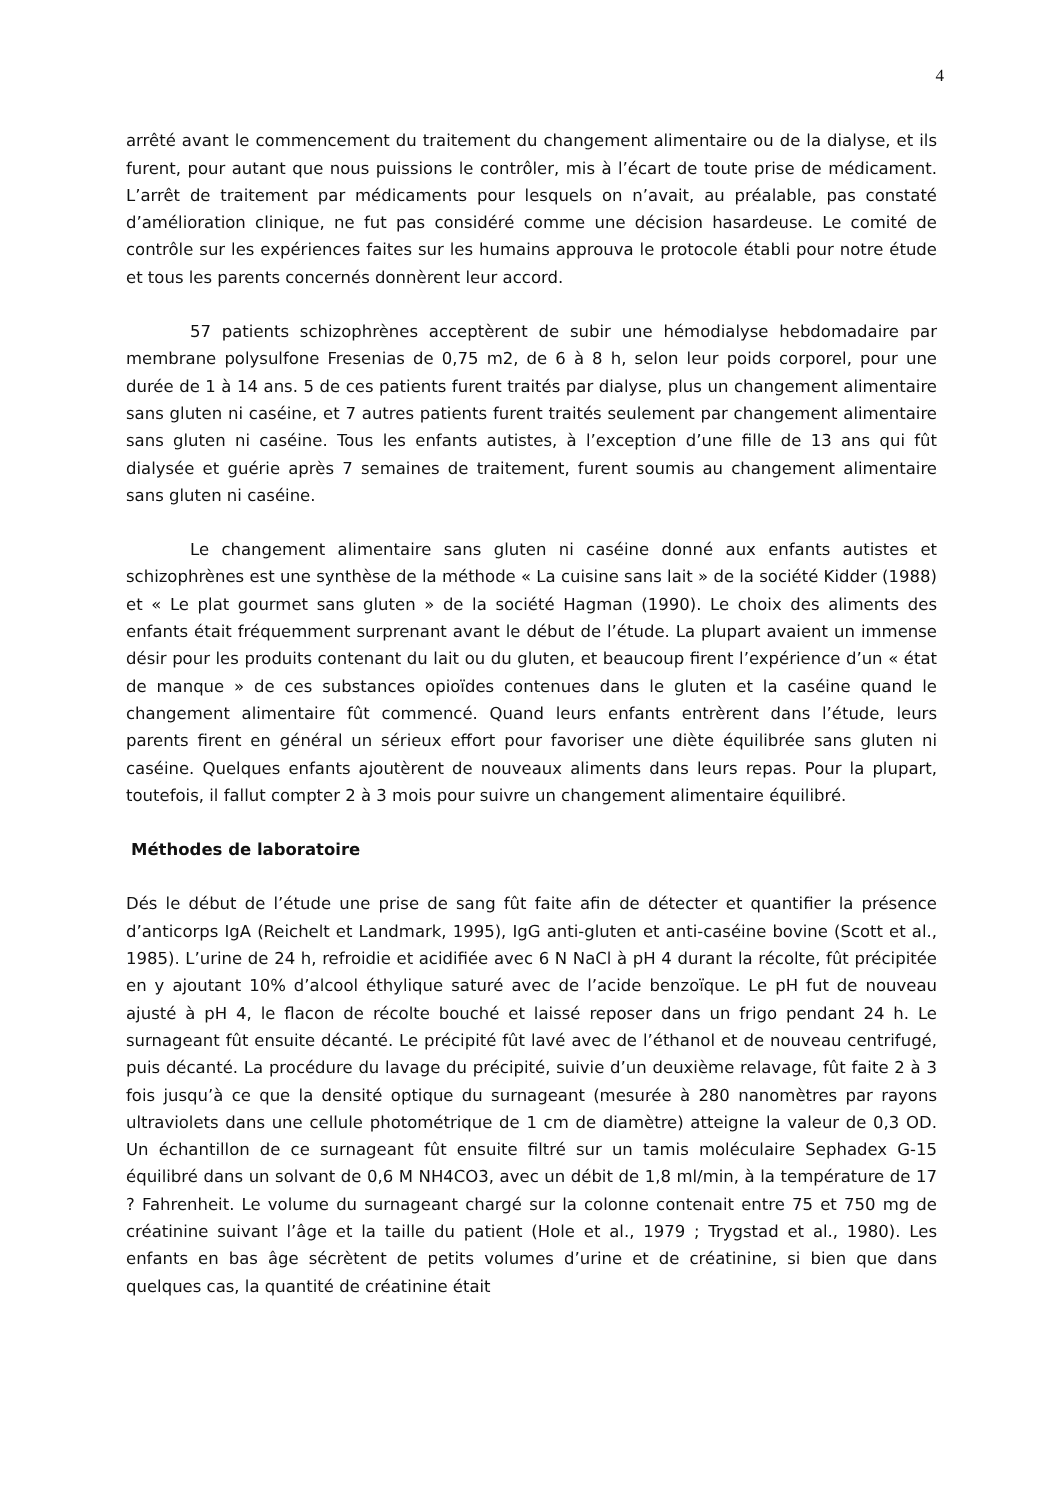4
arrêté avant le commencement du traitement du changement alimentaire ou de la dialyse, et ils furent, pour autant que nous puissions le contrôler, mis à l’écart de toute prise de médicament. L’arrêt de traitement par médicaments pour lesquels on n’avait, au préalable, pas constaté d’amélioration clinique, ne fut pas considéré comme une décision hasardeuse. Le comité de contrôle sur les expériences faites sur les humains approuva le protocole établi pour notre étude et tous les parents concernés donnèrent leur accord.
57 patients schizophrènes acceptèrent de subir une hémodialyse hebdomadaire par membrane polysulfone Fresenias de 0,75 m2, de 6 à 8 h, selon leur poids corporel, pour une durée de 1 à 14 ans. 5 de ces patients furent traités par dialyse, plus un changement alimentaire sans gluten ni caséine, et 7 autres patients furent traités seulement par changement alimentaire sans gluten ni caséine. Tous les enfants autistes, à l’exception d’une fille de 13 ans qui fût dialysée et guérie après 7 semaines de traitement, furent soumis au changement alimentaire sans gluten ni caséine.
Le changement alimentaire sans gluten ni caséine donné aux enfants autistes et schizophrènes est une synthèse de la méthode « La cuisine sans lait » de la société Kidder (1988) et « Le plat gourmet sans gluten » de la société Hagman (1990). Le choix des aliments des enfants était fréquemment surprenant avant le début de l’étude. La plupart avaient un immense désir pour les produits contenant du lait ou du gluten, et beaucoup firent l’expérience d’un « état de manque » de ces substances opioïdes contenues dans le gluten et la caséine quand le changement alimentaire fût commencé. Quand leurs enfants entrèrent dans l’étude, leurs parents firent en général un sérieux effort pour favoriser une diète équilibrée sans gluten ni caséine. Quelques enfants ajoutèrent de nouveaux aliments dans leurs repas. Pour la plupart, toutefois, il fallut compter 2 à 3 mois pour suivre un changement alimentaire équilibré.
Méthodes de laboratoire
Dés le début de l’étude une prise de sang fût faite afin de détecter et quantifier la présence d’anticorps IgA (Reichelt et Landmark, 1995), IgG anti-gluten et anti-caséine bovine (Scott et al., 1985). L’urine de 24 h, refroidie et acidifiée avec 6 N NaCl à pH 4 durant la récolte, fût précipitée en y ajoutant 10% d’alcool éthylique saturé avec de l’acide benzoïque. Le pH fut de nouveau ajusté à pH 4, le flacon de récolte bouché et laissé reposer dans un frigo pendant 24 h. Le surnageant fût ensuite décanté. Le précipité fût lavé avec de l’éthanol et de nouveau centrifugé, puis décanté. La procédure du lavage du précipité, suivie d’un deuxième relavage, fût faite 2 à 3 fois jusqu’à ce que la densité optique du surnageant (mesurée à 280 nanomètres par rayons ultraviolets dans une cellule photométrique de 1 cm de diamètre) atteigne la valeur de 0,3 OD. Un échantillon de ce surnageant fût ensuite filtré sur un tamis moléculaire Sephadex G-15 équilibré dans un solvant de 0,6 M NH4CO3, avec un débit de 1,8 ml/min, à la température de 17 ? Fahrenheit. Le volume du surnageant chargé sur la colonne contenait entre 75 et 750 mg de créatinine suivant l’âge et la taille du patient (Hole et al., 1979 ; Trygstad et al., 1980). Les enfants en bas âge sécrètent de petits volumes d’urine et de créatinine, si bien que dans quelques cas, la quantité de créatinine était